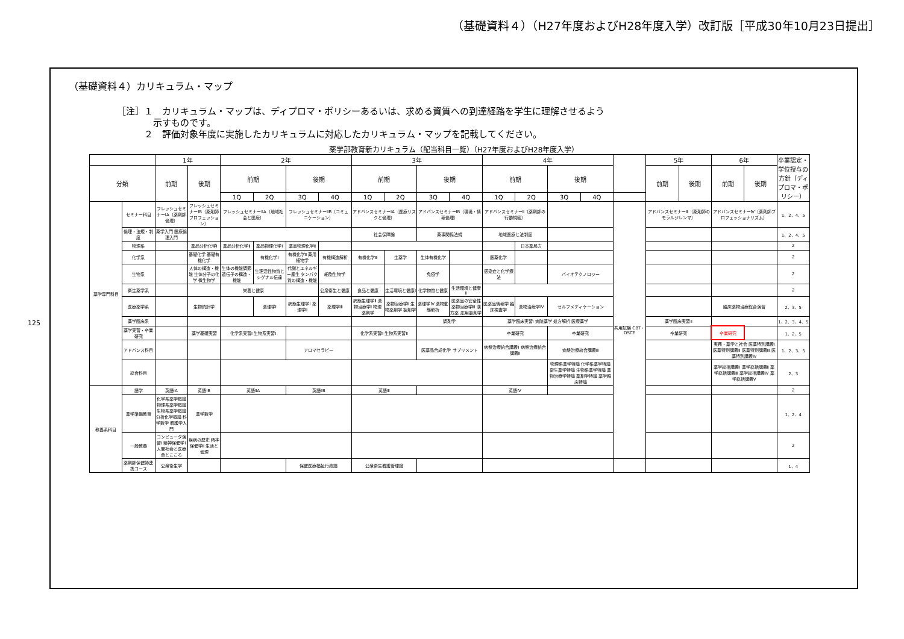（基礎資料４）（H27年度およびH28年度入学）改訂版［平成30年10月23日提出］
125
（基礎資料４）カリキュラム・マップ
［注］１　カリキュラム・マップは、ディプロマ・ポリシーあるいは、求める資質への到達経路を学生に理解させるよう
　　　　示すものです。
　　　２　評価対象年度に実施したカリキュラムに対応したカリキュラム・マップを記載してください。
薬学部教育新カリキュラム（配当科目一覧）（H27年度およびH28年度入学）
| | | 1年 | | 2年 | | | | 3年 | | | | 4年 | | | | | 5年 | | 6年 | | 卒業認定・学位授与の方針（ディプロマ・ポリシー） |
| --- | --- | --- | --- | --- | --- | --- | --- | --- | --- | --- | --- | --- | --- | --- | --- | --- | --- | --- | --- | --- | --- |
| 分類 | | 前期 | 後期 | 前期 | | 後期 | | 前期 | | 後期 | | 前期 | | 後期 | | | 前期 | 後期 | 前期 | 後期 | |
| | | | | 1Q | 2Q | 3Q | 4Q | 1Q | 2Q | 3Q | 4Q | 1Q | 2Q | 3Q | 4Q | | | | | | |
| 薬学専門科目 | セミナー科目 | フレッシュセミナーⅠA（薬剤師倫理） | フレッシュセミナーⅠB（薬剤師プロフェッション） | フレッシュセミナーⅡA（地域社会と医療） | | フレッシュセミナーⅡB（コミュニケーション） | | アドバンスセミナーⅠA（医療リスクと倫理） | | アドバンスセミナーⅠB（環境・情報倫理） | | アドバンスセミナーⅡ（薬剤師の行動規範） | | | | 共用試験 CBT・OSCE | アドバンスセミナーⅢ（薬剤師のモラルジレンマ） | | アドバンスセミナーⅣ（薬剤師プロフェッショナリズム） | | 1、2、4、5 |
| | 倫理・法規・制度 | 薬学入門 医療倫理入門 | | | | | | 社会保障論 | | 薬事関係法規 | | 地域医療と法制度 | | | | | | | | | 1、2、4、5 |
| | 物理系 | | 薬品分析化学Ⅰ | 薬品分析化学Ⅱ | 薬品物理化学Ⅰ | 薬品物理化学Ⅱ | | | | | | | 日本薬局方 | | | | | | | | 2 |
| | 化学系 | | 基礎化学 基礎有機化学 | | 有機化学Ⅰ | 有機化学Ⅱ 薬用植物学 | 有機構造解析 | 有機化学Ⅲ | 生薬学 | 生体有機化学 | | 医薬化学 | | | | | | | | | 2 |
| | 生物系 | | 人体の構造・機能 生体分子の化学 微生物学 | 生体の機能調節 遺伝子の構造・機能 | 生理活性物質とシグナル伝達 | 代謝とエネルギー産生 タンパク質の構造・機能 | 細胞生物学 | | | 免疫学 | | 感染症と化学療法 | | バイオテクノロジー | | | | | | | 2 |
| | 衛生薬学系 | | | 栄養と健康 | | | 公衆衛生と健康 | 食品と健康 | 生活環境と健康Ⅰ | 化学物質と健康 | 生活環境と健康Ⅱ | | | | | | | | | | 2 |
| | 医療薬学系 | | 生物統計学 | | 薬理学Ⅰ | 病態生理学Ⅰ 薬理学Ⅱ | 薬理学Ⅲ | 病態生理学Ⅱ 薬物治療学Ⅰ 物理薬剤学 | 薬物治療学Ⅱ 生物薬剤学 製剤学 | 薬理学Ⅳ 薬物動態解析 | 医薬品の安全性 薬物治療学Ⅲ 漢方薬 応用製剤学 | 医薬品情報学 臨床検査学 | 薬物治療学Ⅳ | セルフメディケーション | | | | | 臨床薬物治療総合演習 | | 2、3、5 |
| | 薬学臨床系 | | | | | | | | | 調剤学 | | 薬学臨床実習Ⅰ 病院薬学 処方解析 医療薬学 | | | | | 薬学臨床実習Ⅱ | | | | 1、2、3、4、5 |
| | 薬学実習・卒業研究 | | 薬学基礎実習 | 化学系実習Ⅰ 生物系実習Ⅰ | | | | 化学系実習Ⅱ 生物系実習Ⅱ | | | | 卒業研究 | | 卒業研究 | | | 卒業研究 | | 卒業研究 | | 1、2、5 |
| | アドバンス科目 | | | | | アロマセラピー | | | | 医薬品合成化学 サプリメント | | 病態治療統合講義Ⅰ 病態治療統合講義Ⅱ | | 病態治療統合講義Ⅲ | | | | | 実務・薬学と社会 医薬特別講義Ⅰ 医薬特別講義Ⅱ 医薬特別講義Ⅲ 医薬特別講義Ⅳ | | 1、2、3、5 |
| | 総合科目 | | | | | | | | | | | | | 物理系薬学特論 化学系薬学特論 衛生薬学特論 生物系薬学特論 薬物治療学特論 薬剤学特論 薬学臨床特論 | | | | | 薬学総括講義Ⅰ 薬学総括講義Ⅱ 薬学総括講義Ⅲ 薬学総括講義Ⅳ 薬学総括講義Ⅴ | | 2、3 |
| 教養系科目 | 語学 | 英語ⅠA | 英語ⅠB | 英語ⅡA | | 英語ⅡB | | 英語Ⅲ | | | | 英語Ⅳ | | | | | | | | | 2 |
| | 薬学準備教育 | 化学系薬学概論 物理系薬学概論 生物系薬学概論 分析化学概論 科学数学 看護学入門 | 薬学数学 | | | | | | | | | | | | | | | | | | 1、2、4 |
| | 一般教養 | コンピュータ演習Ⅰ 精神保健学Ⅰ 人間社会と医療 命とこころ | 疾病の歴史 精神保健学Ⅱ 生活と倫理 | | | | | | | | | | | | | | | | | | 2 |
| | 薬剤師保健師連携コース | 公衆衛生学 | | | | 保健医療福祉行政論 | | 公衆衛生看護管理論 | | | | | | | | | | | | | 1、4 |